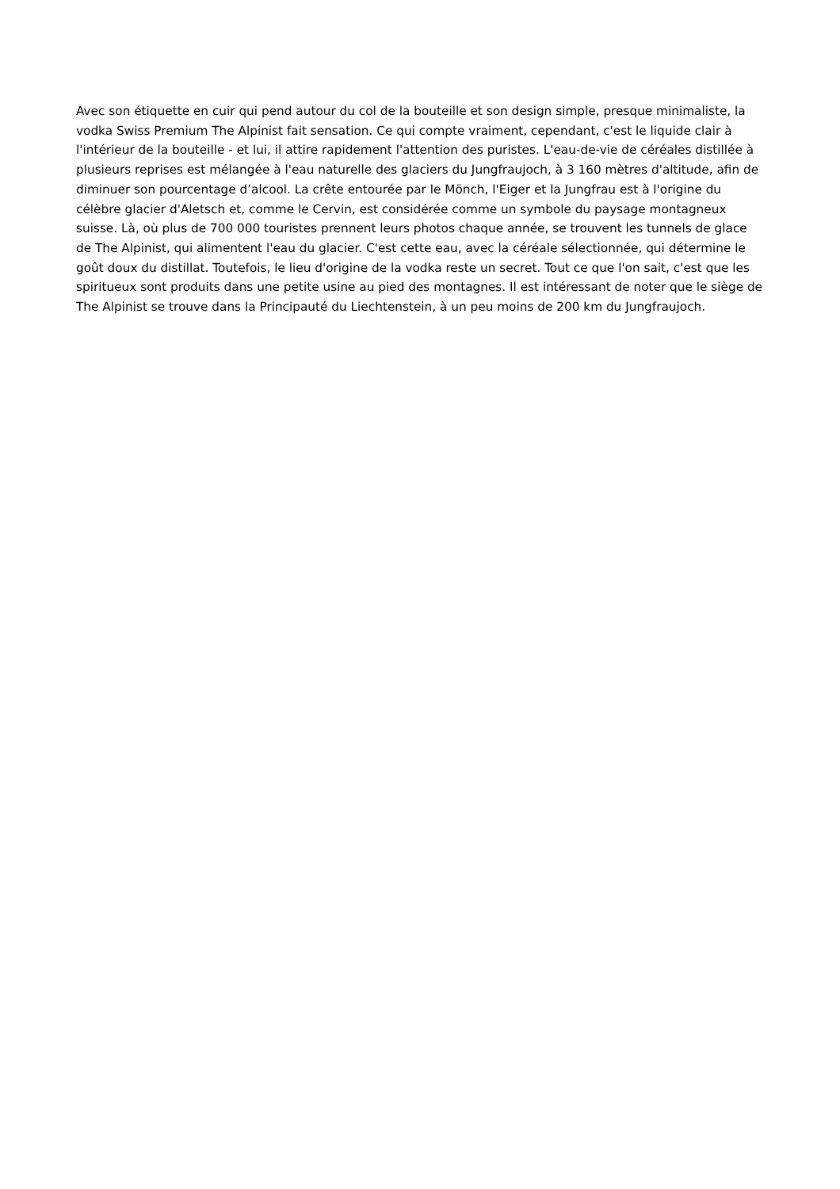Avec son étiquette en cuir qui pend autour du col de la bouteille et son design simple, presque minimaliste, la vodka Swiss Premium The Alpinist fait sensation. Ce qui compte vraiment, cependant, c'est le liquide clair à l'intérieur de la bouteille - et lui, il attire rapidement l'attention des puristes. L'eau-de-vie de céréales distillée à plusieurs reprises est mélangée à l'eau naturelle des glaciers du Jungfraujoch, à 3 160 mètres d'altitude, afin de diminuer son pourcentage d’alcool. La crête entourée par le Mönch, l'Eiger et la Jungfrau est à l'origine du célèbre glacier d'Aletsch et, comme le Cervin, est considérée comme un symbole du paysage montagneux suisse. Là, où plus de 700 000 touristes prennent leurs photos chaque année, se trouvent les tunnels de glace de The Alpinist, qui alimentent l'eau du glacier. C'est cette eau, avec la céréale sélectionnée, qui détermine le goût doux du distillat. Toutefois, le lieu d'origine de la vodka reste un secret. Tout ce que l'on sait, c'est que les spiritueux sont produits dans une petite usine au pied des montagnes. Il est intéressant de noter que le siège de The Alpinist se trouve dans la Principauté du Liechtenstein, à un peu moins de 200 km du Jungfraujoch.